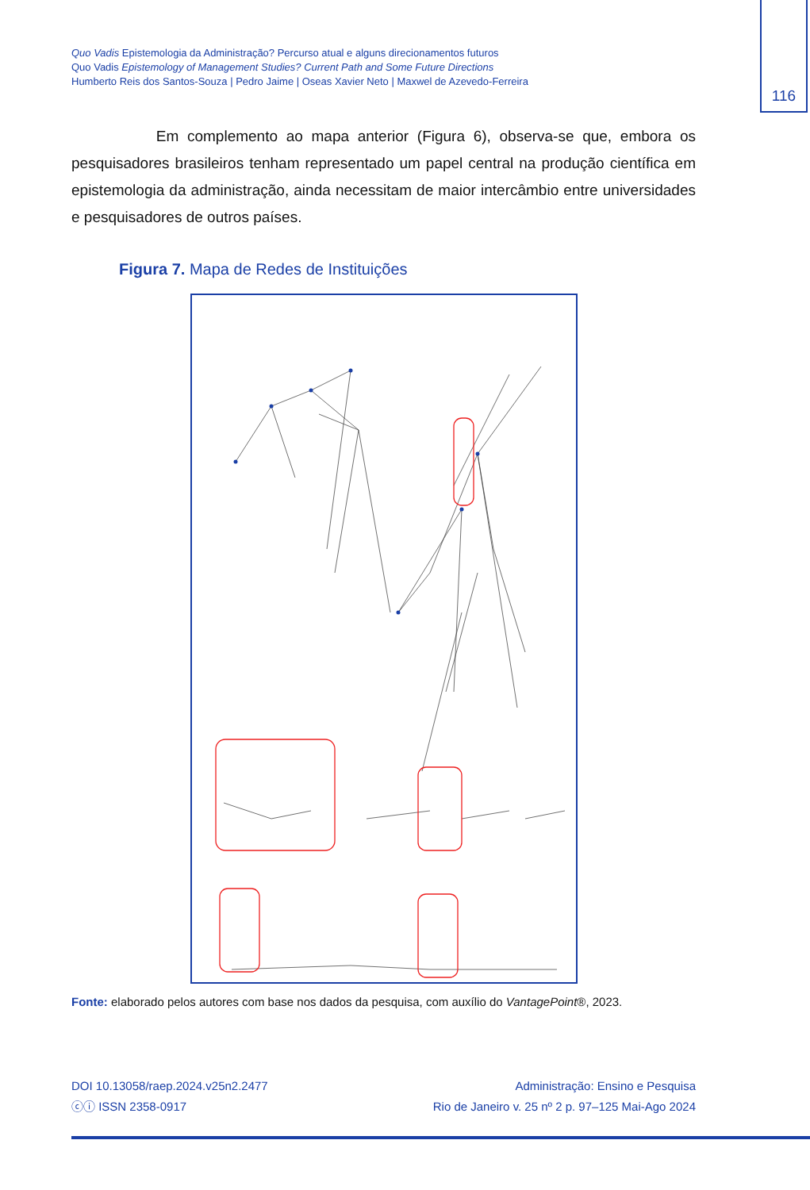Quo Vadis Epistemologia da Administração? Percurso atual e alguns direcionamentos futuros
Quo Vadis Epistemology of Management Studies? Current Path and Some Future Directions
Humberto Reis dos Santos-Souza | Pedro Jaime | Oseas Xavier Neto | Maxwel de Azevedo-Ferreira
116
Em complemento ao mapa anterior (Figura 6), observa-se que, embora os pesquisadores brasileiros tenham representado um papel central na produção científica em epistemologia da administração, ainda necessitam de maior intercâmbio entre universidades e pesquisadores de outros países.
Figura 7. Mapa de Redes de Instituições
Fonte: elaborado pelos autores com base nos dados da pesquisa, com auxílio do VantagePoint®, 2023.
DOI 10.13058/raep.2024.v25n2.2477
ⓒⓘ ISSN 2358-0917
Administração: Ensino e Pesquisa
Rio de Janeiro v. 25 nº 2 p. 97–125 Mai-Ago 2024